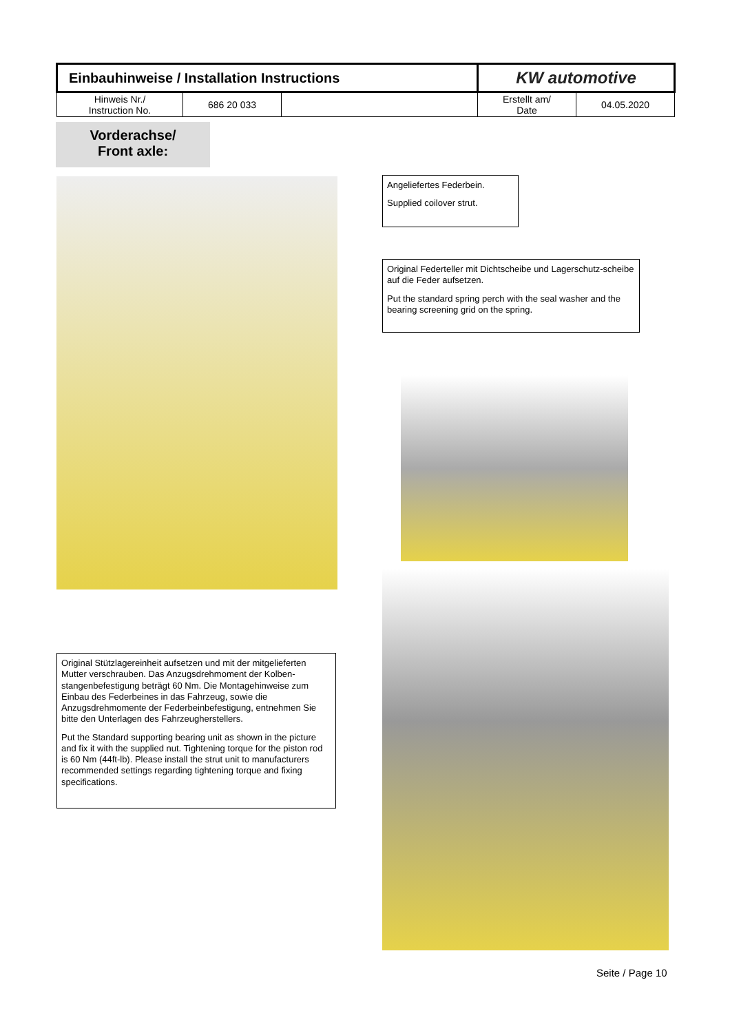| Einbauhinweise / Installation Instructions | | | KW automotive | |
| Hinweis Nr./ Instruction No. | 686 20 033 | | Erstellt am/ Date | 04.05.2020 |
Vorderachse/
Front axle:
Angeliefertes Federbein.
Supplied coilover strut.
Original Federteller mit Dichtscheibe und Lagerschutz-scheibe auf die Feder aufsetzen.
Put the standard spring perch with the seal washer and the bearing screening grid on the spring.
Original Stützlagereinheit aufsetzen und mit der mitgelieferten Mutter verschrauben. Das Anzugsdrehmoment der Kolben-stangenbefestigung beträgt 60 Nm. Die Montagehinweise zum Einbau des Federbeines in das Fahrzeug, sowie die Anzugsdrehmomente der Federbeinbefestigung, entnehmen Sie bitte den Unterlagen des Fahrzeugherstellers.
Put the Standard supporting bearing unit as shown in the picture and fix it with the supplied nut. Tightening torque for the piston rod is 60 Nm (44ft-lb). Please install the strut unit to manufacturers recommended settings regarding tightening torque and fixing specifications.
Seite / Page 10